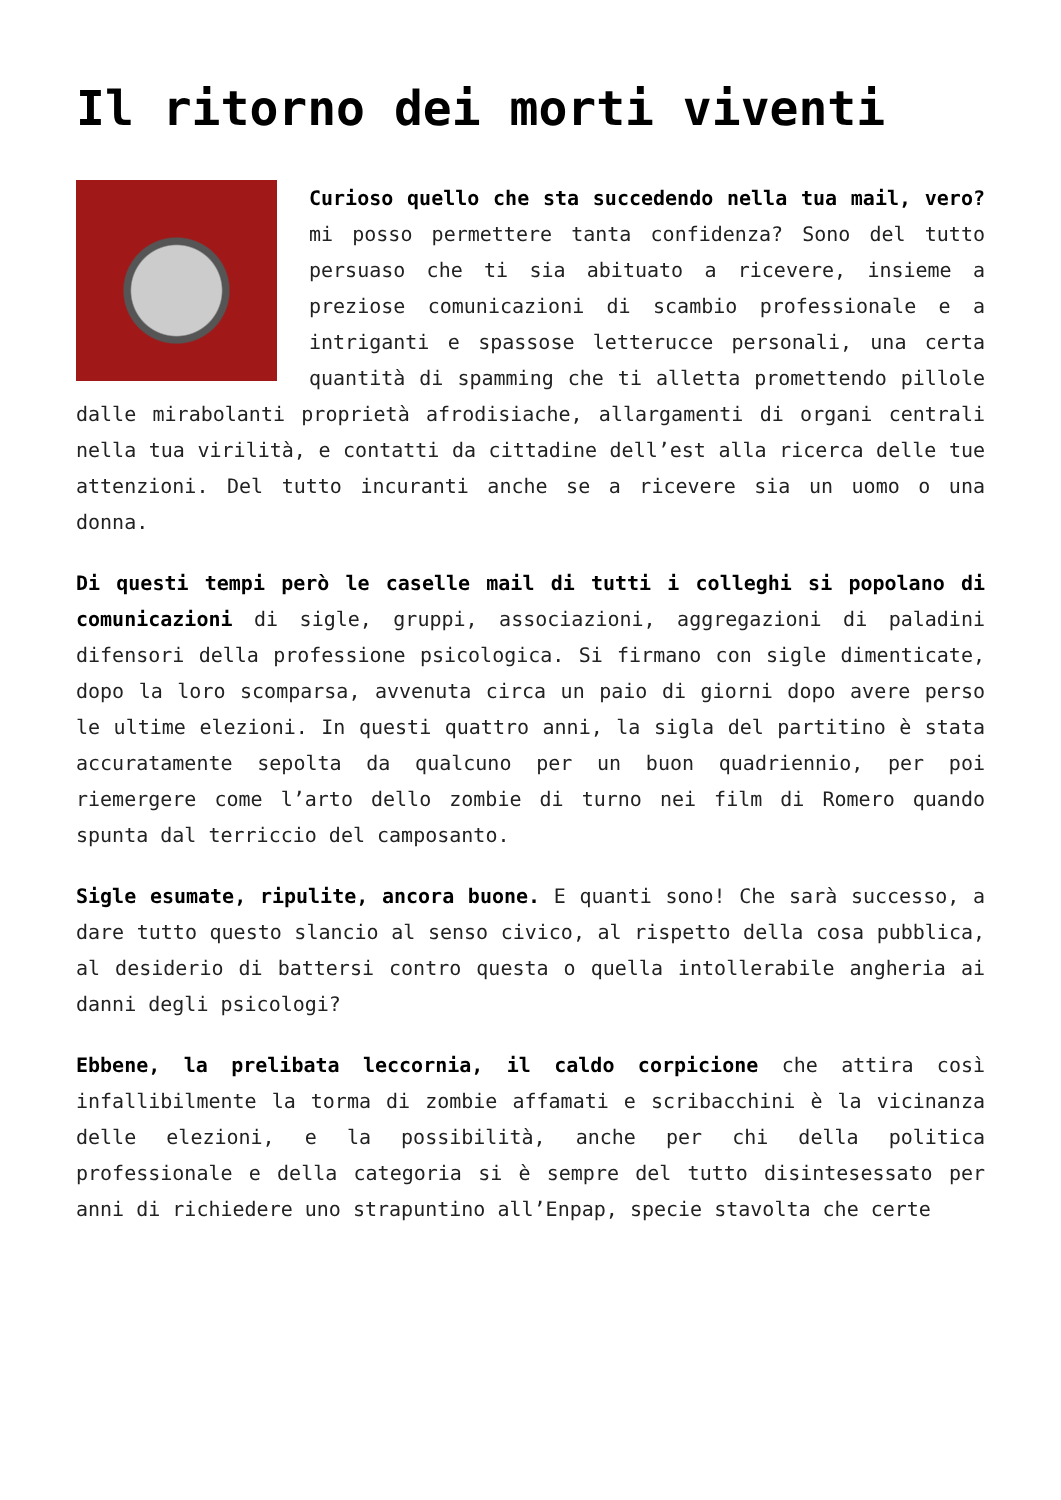Il ritorno dei morti viventi
Curioso quello che sta succedendo nella tua mail, vero? mi posso permettere tanta confidenza? Sono del tutto persuaso che ti sia abituato a ricevere, insieme a preziose comunicazioni di scambio professionale e a intriganti e spassose letterucce personali, una certa quantità di spamming che ti alletta promettendo pillole dalle mirabolanti proprietà afrodisiache, allargamenti di organi centrali nella tua virilità, e contatti da cittadine dell’est alla ricerca delle tue attenzioni. Del tutto incuranti anche se a ricevere sia un uomo o una donna.
Di questi tempi però le caselle mail di tutti i colleghi si popolano di comunicazioni di sigle, gruppi, associazioni, aggregazioni di paladini difensori della professione psicologica. Si firmano con sigle dimenticate, dopo la loro scomparsa, avvenuta circa un paio di giorni dopo avere perso le ultime elezioni. In questi quattro anni, la sigla del partitino è stata accuratamente sepolta da qualcuno per un buon quadriennio, per poi riemergere come l’arto dello zombie di turno nei film di Romero quando spunta dal terriccio del camposanto.
Sigle esumate, ripulite, ancora buone. E quanti sono! Che sarà successo, a dare tutto questo slancio al senso civico, al rispetto della cosa pubblica, al desiderio di battersi contro questa o quella intollerabile angheria ai danni degli psicologi?
Ebbene, la prelibata leccornia, il caldo corpicione che attira così infallibilmente la torma di zombie affamati e scribacchini è la vicinanza delle elezioni, e la possibilità, anche per chi della politica professionale e della categoria si è sempre del tutto disintesessato per anni di richiedere uno strapuntino all’Enpap, specie stavolta che certe